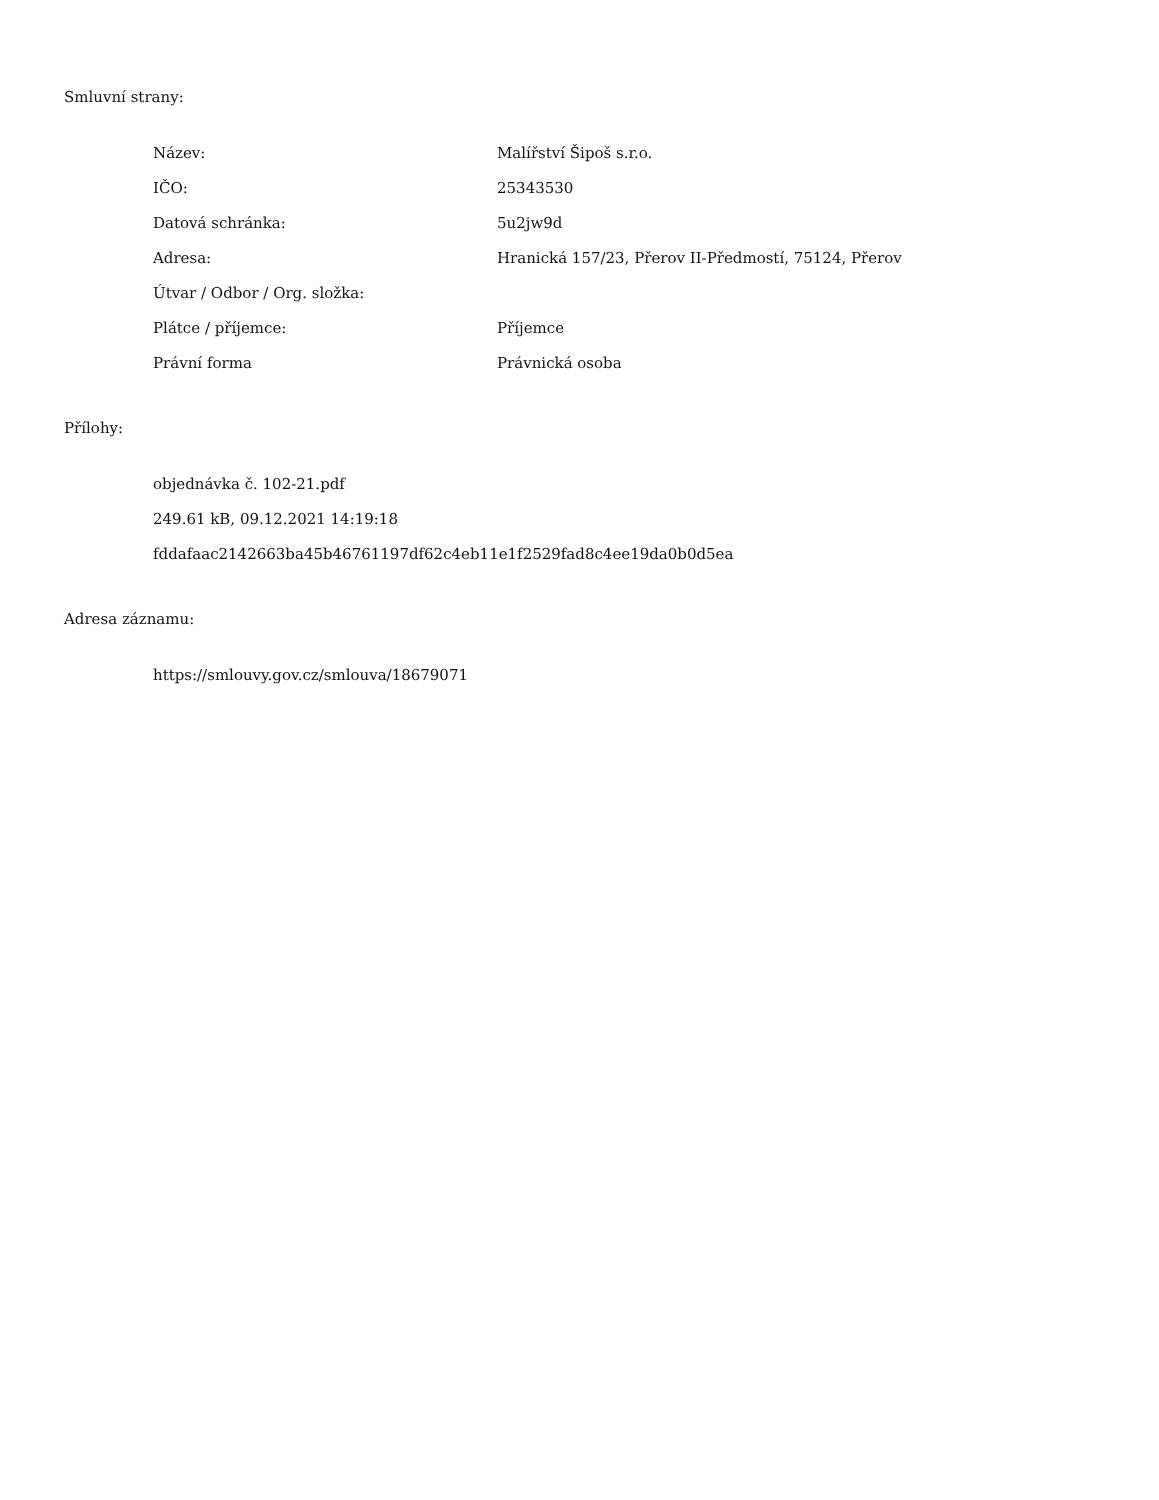Smluvní strany:
| Název: | Malířství Šipoš s.r.o. |
| IČO: | 25343530 |
| Datová schránka: | 5u2jw9d |
| Adresa: | Hranická 157/23, Přerov II-Předmostí, 75124, Přerov |
| Útvar / Odbor / Org. složka: | |
| Plátce / příjemce: | Příjemce |
| Právní forma | Právnická osoba |
Přílohy:
objednávka č. 102-21.pdf
249.61 kB, 09.12.2021 14:19:18
fddafaac2142663ba45b46761197df62c4eb11e1f2529fad8c4ee19da0b0d5ea
Adresa záznamu:
https://smlouvy.gov.cz/smlouva/18679071